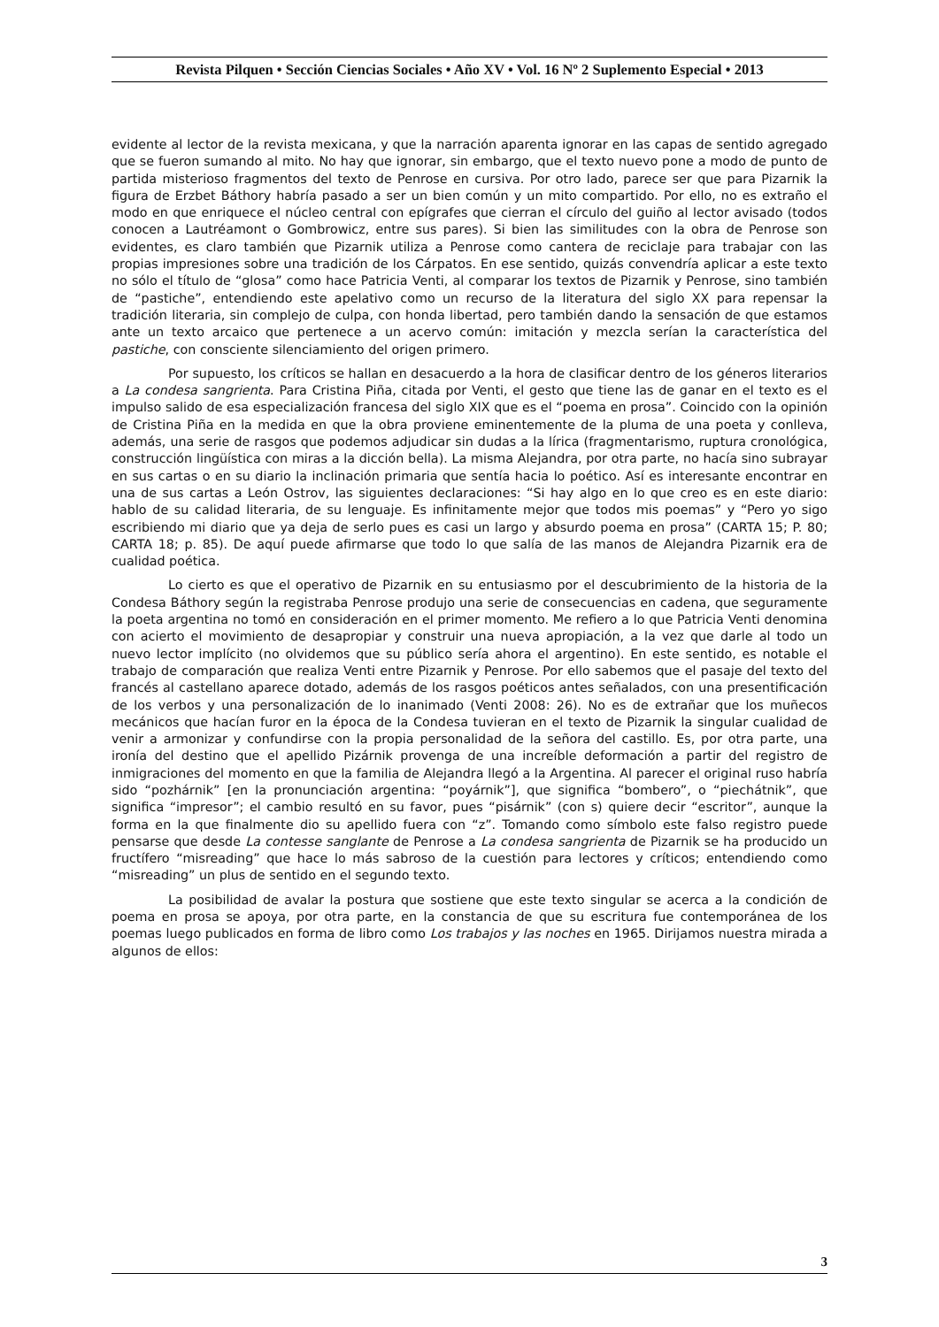Revista Pilquen • Sección Ciencias Sociales • Año XV • Vol. 16 Nº 2 Suplemento Especial • 2013
evidente al lector de la revista mexicana, y que la narración aparenta ignorar en las capas de sentido agregado que se fueron sumando al mito. No hay que ignorar, sin embargo, que el texto nuevo pone a modo de punto de partida misterioso fragmentos del texto de Penrose en cursiva. Por otro lado, parece ser que para Pizarnik la figura de Erzbet Báthory habría pasado a ser un bien común y un mito compartido. Por ello, no es extraño el modo en que enriquece el núcleo central con epígrafes que cierran el círculo del guiño al lector avisado (todos conocen a Lautréamont o Gombrowicz, entre sus pares). Si bien las similitudes con la obra de Penrose son evidentes, es claro también que Pizarnik utiliza a Penrose como cantera de reciclaje para trabajar con las propias impresiones sobre una tradición de los Cárpatos. En ese sentido, quizás convendría aplicar a este texto no sólo el título de “glosa” como hace Patricia Venti, al comparar los textos de Pizarnik y Penrose, sino también de “pastiche”, entendiendo este apelativo como un recurso de la literatura del siglo XX para repensar la tradición literaria, sin complejo de culpa, con honda libertad, pero también dando la sensación de que estamos ante un texto arcaico que pertenece a un acervo común: imitación y mezcla serían la característica del pastiche, con consciente silenciamiento del origen primero.
Por supuesto, los críticos se hallan en desacuerdo a la hora de clasificar dentro de los géneros literarios a La condesa sangrienta. Para Cristina Piña, citada por Venti, el gesto que tiene las de ganar en el texto es el impulso salido de esa especialización francesa del siglo XIX que es el “poema en prosa”. Coincido con la opinión de Cristina Piña en la medida en que la obra proviene eminentemente de la pluma de una poeta y conlleva, además, una serie de rasgos que podemos adjudicar sin dudas a la lírica (fragmentarismo, ruptura cronológica, construcción lingüística con miras a la dicción bella). La misma Alejandra, por otra parte, no hacía sino subrayar en sus cartas o en su diario la inclinación primaria que sentía hacia lo poético. Así es interesante encontrar en una de sus cartas a León Ostrov, las siguientes declaraciones: “Si hay algo en lo que creo es en este diario: hablo de su calidad literaria, de su lenguaje. Es infinitamente mejor que todos mis poemas” y “Pero yo sigo escribiendo mi diario que ya deja de serlo pues es casi un largo y absurdo poema en prosa” (CARTA 15; P. 80; CARTA 18; p. 85). De aquí puede afirmarse que todo lo que salía de las manos de Alejandra Pizarnik era de cualidad poética.
Lo cierto es que el operativo de Pizarnik en su entusiasmo por el descubrimiento de la historia de la Condesa Báthory según la registraba Penrose produjo una serie de consecuencias en cadena, que seguramente la poeta argentina no tomó en consideración en el primer momento. Me refiero a lo que Patricia Venti denomina con acierto el movimiento de desapropiar y construir una nueva apropiación, a la vez que darle al todo un nuevo lector implícito (no olvidemos que su público sería ahora el argentino). En este sentido, es notable el trabajo de comparación que realiza Venti entre Pizarnik y Penrose. Por ello sabemos que el pasaje del texto del francés al castellano aparece dotado, además de los rasgos poéticos antes señalados, con una presentificación de los verbos y una personalización de lo inanimado (Venti 2008: 26). No es de extrañar que los muñecos mecánicos que hacían furor en la época de la Condesa tuvieran en el texto de Pizarnik la singular cualidad de venir a armonizar y confundirse con la propia personalidad de la señora del castillo. Es, por otra parte, una ironía del destino que el apellido Pizárnik provenga de una increíble deformación a partir del registro de inmigraciones del momento en que la familia de Alejandra llegó a la Argentina. Al parecer el original ruso habría sido “pozhárnik” [en la pronunciación argentina: “poyárnik”], que significa “bombero”, o “piechátnik”, que significa “impresor”; el cambio resultó en su favor, pues “pisárnik” (con s) quiere decir “escritor”, aunque la forma en la que finalmente dio su apellido fuera con “z”. Tomando como símbolo este falso registro puede pensarse que desde La contesse sanglante de Penrose a La condesa sangrienta de Pizarnik se ha producido un fructífero “misreading” que hace lo más sabroso de la cuestión para lectores y críticos; entendiendo como “misreading” un plus de sentido en el segundo texto.
La posibilidad de avalar la postura que sostiene que este texto singular se acerca a la condición de poema en prosa se apoya, por otra parte, en la constancia de que su escritura fue contemporánea de los poemas luego publicados en forma de libro como Los trabajos y las noches en 1965. Dirijamos nuestra mirada a algunos de ellos:
3